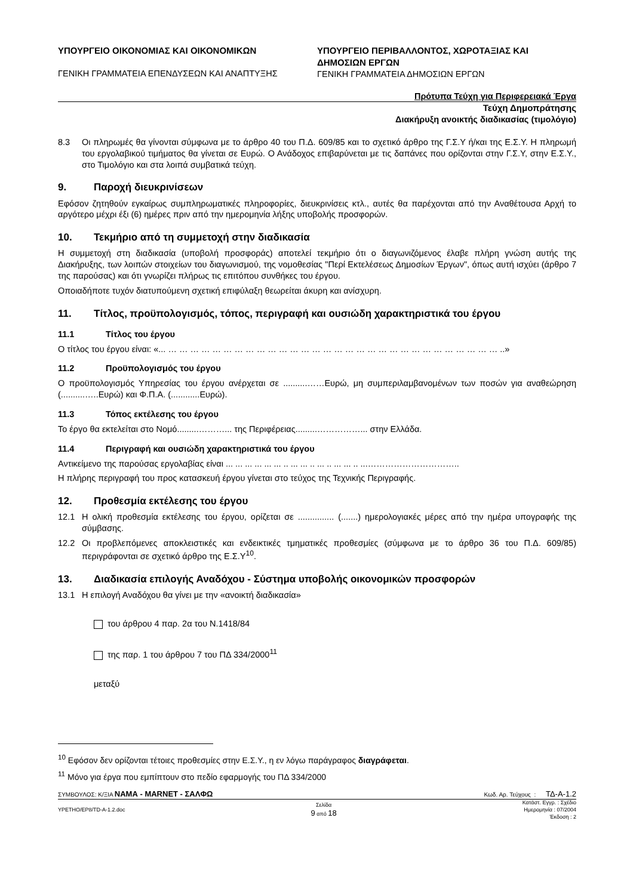ΥΠΟΥΡΓΕΙΟ ΟΙΚΟΝΟΜΙΑΣ ΚΑΙ ΟΙΚΟΝΟΜΙΚΩΝ
ΓΕΝΙΚΗ ΓΡΑΜΜΑΤΕΙΑ ΕΠΕΝΔΥΣΕΩΝ ΚΑΙ ΑΝΑΠΤΥΞΗΣ
ΥΠΟΥΡΓΕΙΟ ΠΕΡΙΒΑΛΛΟΝΤΟΣ, ΧΩΡΟΤΑΞΙΑΣ ΚΑΙ ΔΗΜΟΣΙΩΝ ΕΡΓΩΝ
ΓΕΝΙΚΗ ΓΡΑΜΜΑΤΕΙΑ ΔΗΜΟΣΙΩΝ ΕΡΓΩΝ
Πρότυπα Τεύχη για Περιφερειακά Έργα
Τεύχη Δημοπράτησης
Διακήρυξη ανοικτής διαδικασίας (τιμολόγιο)
8.3 Οι πληρωμές θα γίνονται σύμφωνα με το άρθρο 40 του Π.Δ. 609/85 και το σχετικό άρθρο της Γ.Σ.Υ ή/και της Ε.Σ.Υ. Η πληρωμή του εργολαβικού τιμήματος θα γίνεται σε Ευρώ. Ο Ανάδοχος επιβαρύνεται με τις δαπάνες που ορίζονται στην Γ.Σ.Υ, στην Ε.Σ.Υ., στο Τιμολόγιο και στα λοιπά συμβατικά τεύχη.
9. Παροχή διευκρινίσεων
Εφόσον ζητηθούν εγκαίρως συμπληρωματικές πληροφορίες, διευκρινίσεις κτλ., αυτές θα παρέχονται από την Αναθέτουσα Αρχή το αργότερο μέχρι έξι (6) ημέρες πριν από την ημερομηνία λήξης υποβολής προσφορών.
10. Τεκμήριο από τη συμμετοχή στην διαδικασία
Η συμμετοχή στη διαδικασία (υποβολή προσφοράς) αποτελεί τεκμήριο ότι ο διαγωνιζόμενος έλαβε πλήρη γνώση αυτής της Διακήρυξης, των λοιπών στοιχείων του διαγωνισμού, της νομοθεσίας "Περί Εκτελέσεως Δημοσίων Έργων", όπως αυτή ισχύει (άρθρο 7 της παρούσας) και ότι γνωρίζει πλήρως τις επιτόπου συνθήκες του έργου.
Οποιαδήποτε τυχόν διατυπούμενη σχετική επιφύλαξη θεωρείται άκυρη και ανίσχυρη.
11. Τίτλος, προϋπολογισμός, τόπος, περιγραφή και ουσιώδη χαρακτηριστικά του έργου
11.1 Τίτλος του έργου
Ο τίτλος του έργου είναι: «... … … … … … … … … … … … … … … … … … … … … … … … … … … … … … … ..»
11.2 Προϋπολογισμός του έργου
Ο προϋπολογισμός Υπηρεσίας του έργου ανέρχεται σε ..........……Ευρώ, μη συμπεριλαμβανομένων των ποσών για αναθεώρηση (..........…..Ευρώ) και Φ.Π.Α. (............Ευρώ).
11.3 Τόπος εκτέλεσης του έργου
Το έργο θα εκτελείται στο Νομό.........………... της Περιφέρειας.........……………... στην Ελλάδα.
11.4 Περιγραφή και ουσιώδη χαρακτηριστικά του έργου
Αντικείμενο της παρούσας εργολαβίας είναι ... ... ... ... ... ... .. ... ... .. ... .. ... ... .. ...…………………………..
Η πλήρης περιγραφή του προς κατασκευή έργου γίνεται στο τεύχος της Τεχνικής Περιγραφής.
12. Προθεσμία εκτέλεσης του έργου
12.1 Η ολική προθεσμία εκτέλεσης του έργου, ορίζεται σε ............... (.......) ημερολογιακές μέρες από την ημέρα υπογραφής της σύμβασης.
12.2 Οι προβλεπόμενες αποκλειστικές και ενδεικτικές τμηματικές προθεσμίες (σύμφωνα με το άρθρο 36 του Π.Δ. 609/85) περιγράφονται σε σχετικό άρθρο της Ε.Σ.Υ<sup>10</sup>.
13. Διαδικασία επιλογής Αναδόχου - Σύστημα υποβολής οικονομικών προσφορών
13.1 Η επιλογή Αναδόχου θα γίνει με την «ανοικτή διαδικασία»
του άρθρου 4 παρ. 2α του Ν.1418/84
της παρ. 1 του άρθρου 7 του ΠΔ 334/2000<sup>11</sup>
μεταξύ
<sup>10</sup> Εφόσον δεν ορίζονται τέτοιες προθεσμίες στην Ε.Σ.Υ., η εν λόγω παράγραφος διαγράφεται.
<sup>11</sup> Μόνο για έργα που εμπίπτουν στο πεδίο εφαρμογής του ΠΔ 334/2000
ΣΥΜΒΟΥΛΟΣ: Κ/ΞΙΑ ΝΑΜΑ - MARNET - ΣΑΛΦΩ
Κωδ. Αρ. Τεύχους : ΤΔ-Α-1.2
YPETHO/EP8/TD-A-1.2.doc
Σελίδα
9 από 18
Κατάστ. Εγγρ. : Σχέδιο
Ημερομηνία : 07/2004
Έκδοση : 2